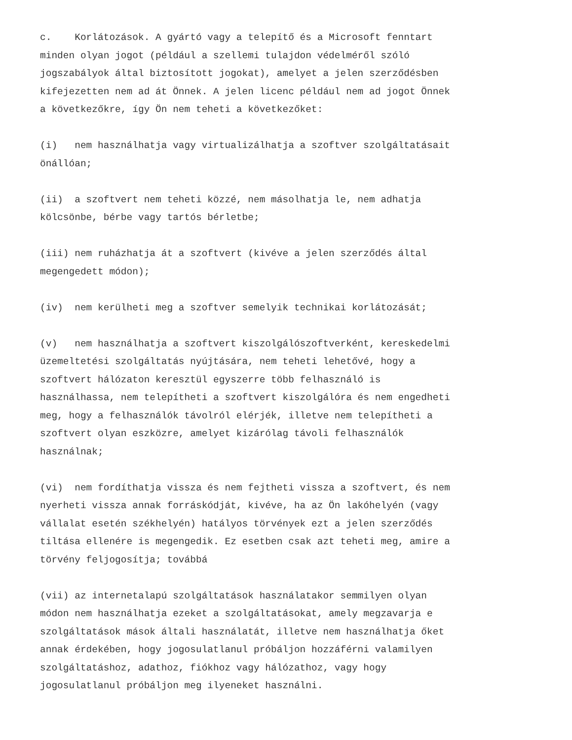c. Korlátozások. A gyártó vagy a telepítő és a Microsoft fenntart minden olyan jogot (például a szellemi tulajdon védelméről szóló jogszabályok által biztosított jogokat), amelyet a jelen szerződésben kifejezetten nem ad át Önnek. A jelen licenc például nem ad jogot Önnek a következőkre, így Ön nem teheti a következőket:
(i) nem használhatja vagy virtualizálhatja a szoftver szolgáltatásait önállóan;
(ii) a szoftvert nem teheti közzé, nem másolhatja le, nem adhatja kölcsönbe, bérbe vagy tartós bérletbe;
(iii) nem ruházhatja át a szoftvert (kivéve a jelen szerződés által megengedett módon);
(iv) nem kerülheti meg a szoftver semelyik technikai korlátozását;
(v) nem használhatja a szoftvert kiszolgálószoftverként, kereskedelmi üzemeltetési szolgáltatás nyújtására, nem teheti lehetővé, hogy a szoftvert hálózaton keresztül egyszerre több felhasználó is használhassa, nem telepítheti a szoftvert kiszolgálóra és nem engedheti meg, hogy a felhasználók távolról elérjék, illetve nem telepítheti a szoftvert olyan eszközre, amelyet kizárólag távoli felhasználók használnak;
(vi) nem fordíthatja vissza és nem fejtheti vissza a szoftvert, és nem nyerheti vissza annak forráskódját, kivéve, ha az Ön lakóhelyén (vagy vállalat esetén székhelyén) hatályos törvények ezt a jelen szerződés tiltása ellenére is megengedik. Ez esetben csak azt teheti meg, amire a törvény feljogosítja; továbbá
(vii) az internetalapú szolgáltatások használatakor semmilyen olyan módon nem használhatja ezeket a szolgáltatásokat, amely megzavarja e szolgáltatások mások általi használatát, illetve nem használhatja őket annak érdekében, hogy jogosulatlanul próbáljon hozzáférni valamilyen szolgáltatáshoz, adathoz, fiókhoz vagy hálózathoz, vagy hogy jogosulatlanul próbáljon meg ilyeneket használni.